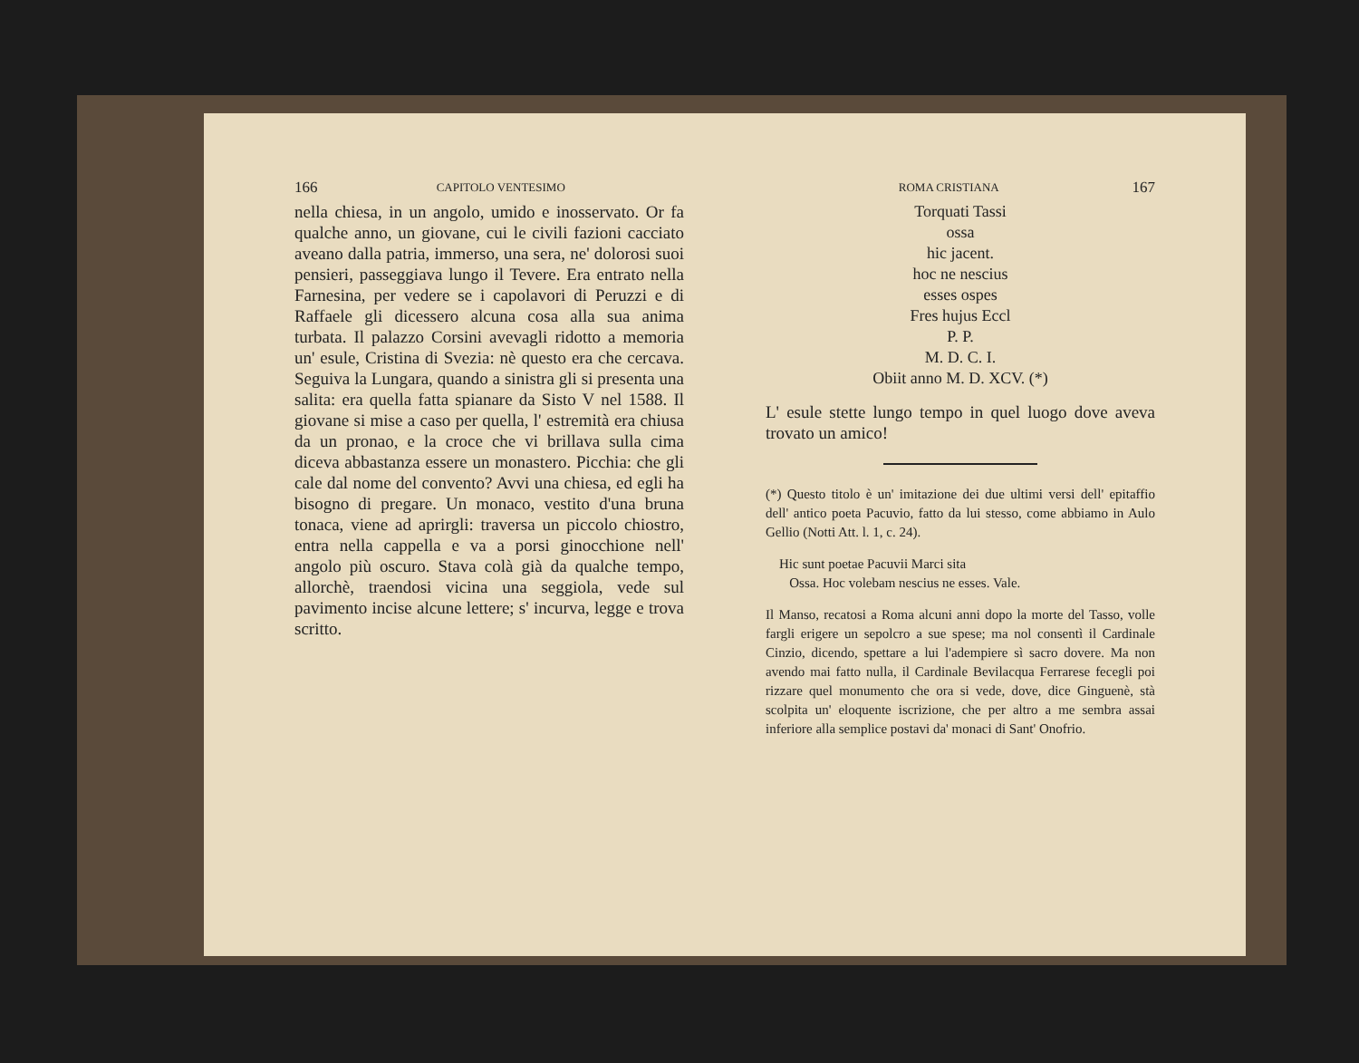166 CAPITOLO VENTESIMO
nella chiesa, in un angolo, umido e inosservato. Or fa qualche anno, un giovane, cui le civili fazioni cacciato aveano dalla patria, immerso, una sera, ne' dolorosi suoi pensieri, passeggiava lungo il Tevere. Era entrato nella Farnesina, per vedere se i capolavori di Peruzzi e di Raffaele gli dicessero alcuna cosa alla sua anima turbata. Il palazzo Corsini avevagli ridotto a memoria un' esule, Cristina di Svezia: nè questo era che cercava. Seguiva la Lungara, quando a sinistra gli si presenta una salita: era quella fatta spianare da Sisto V nel 1588. Il giovane si mise a caso per quella, l' estremità era chiusa da un pronao, e la croce che vi brillava sulla cima diceva abbastanza essere un monastero. Picchia: che gli cale dal nome del convento? Avvi una chiesa, ed egli ha bisogno di pregare. Un monaco, vestito d'una bruna tonaca, viene ad aprirgli: traversa un piccolo chiostro, entra nella cappella e va a porsi ginocchione nell' angolo più oscuro. Stava colà già da qualche tempo, allorchè, traendosi vicina una seggiola, vede sul pavimento incise alcune lettere; s' incurva, legge e trova scritto.
ROMA CRISTIANA 167
Torquati Tassi
ossa
hic jacent.
hoc ne nescius
esses ospes
Fres hujus Eccl
P. P.
M. D. C. I.
Obiit anno M. D. XCV. (*)
L' esule stette lungo tempo in quel luogo dove aveva trovato un amico!
(*) Questo titolo è un' imitazione dei due ultimi versi dell' epitaffio dell' antico poeta Pacuvio, fatto da lui stesso, come abbiamo in Aulo Gellio (Notti Att. l. 1, c. 24).
Hic sunt poetae Pacuvii Marci sita
Ossa. Hoc volebam nescius ne esses. Vale.
Il Manso, recatosi a Roma alcuni anni dopo la morte del Tasso, volle fargli erigere un sepolcro a sue spese; ma nol consentì il Cardinale Cinzio, dicendo, spettare a lui l'adempiere sì sacro dovere. Ma non avendo mai fatto nulla, il Cardinale Bevilacqua Ferrarese fecegli poi rizzare quel monumento che ora si vede, dove, dice Ginguenè, stà scolpita un' eloquente iscrizione, che per altro a me sembra assai inferiore alla semplice postavi da' monaci di Sant' Onofrio.